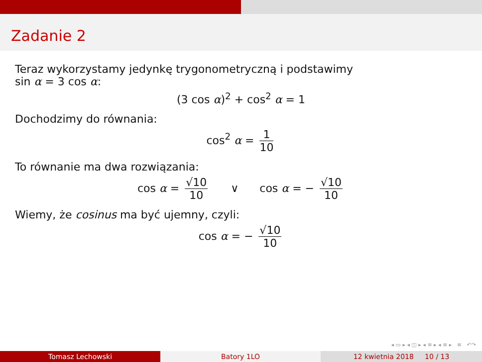Zadanie 2
Teraz wykorzystamy jedynkę trygonometryczną i podstawimy
sin α = 3 cos α:
(3 cos α)<sup>2</sup> + cos<sup>2</sup> α = 1
Dochodzimy do równania:
cos<sup>2</sup> α = 1 10
To równanie ma dwa rozwiązania:
cos α = √10 10 ∨ cos α = − √10 10
Wiemy, że cosinus ma być ujemny, czyli:
cos α = − √10 10
◂ ▭ ▸ ◂ ◫ ▸ ◂ ≡ ▸ ◂ ≡ ▸ ≡ ↶↷
Tomasz Lechowski Batory 1LO 12 kwietnia 2018 10 / 13